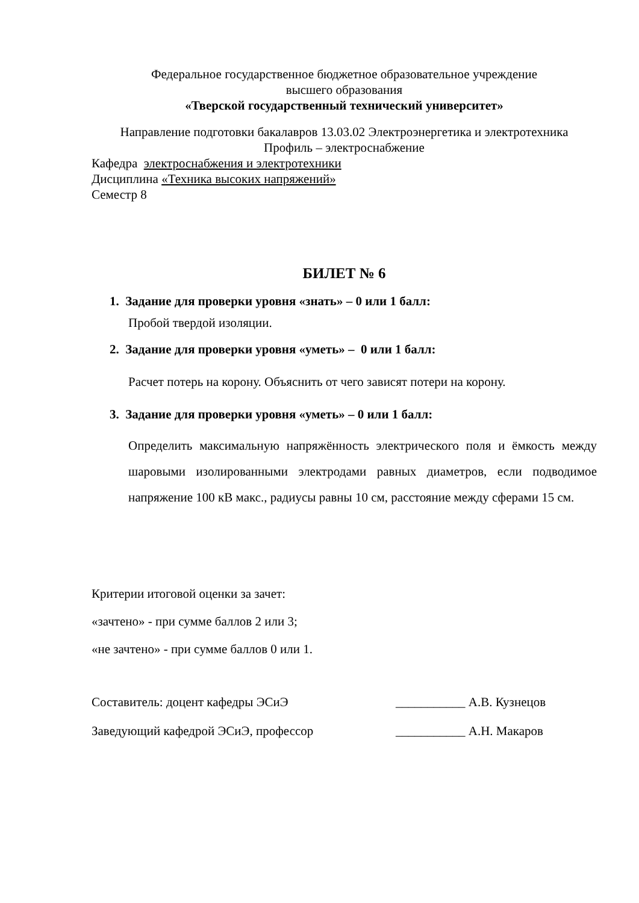Федеральное государственное бюджетное образовательное учреждение
высшего образования
«Тверской государственный технический университет»
Направление подготовки бакалавров 13.03.02 Электроэнергетика и электротехника
Профиль – электроснабжение
Кафедра электроснабжения и электротехники
Дисциплина «Техника высоких напряжений»
Семестр 8
БИЛЕТ № 6
1. Задание для проверки уровня «знать» – 0 или 1 балл:
Пробой твердой изоляции.
2. Задание для проверки уровня «уметь» – 0 или 1 балл:
Расчет потерь на корону. Объяснить от чего зависят потери на корону.
3. Задание для проверки уровня «уметь» – 0 или 1 балл:
Определить максимальную напряжённость электрического поля и ёмкость между шаровыми изолированными электродами равных диаметров, если подводимое напряжение 100 кВ макс., радиусы равны 10 см, расстояние между сферами 15 см.
Критерии итоговой оценки за зачет:
«зачтено» - при сумме баллов 2 или 3;
«не зачтено» - при сумме баллов 0 или 1.
Составитель: доцент кафедры ЭСиЭ ___________ А.В. Кузнецов
Заведующий кафедрой ЭСиЭ, профессор ___________ А.Н. Макаров